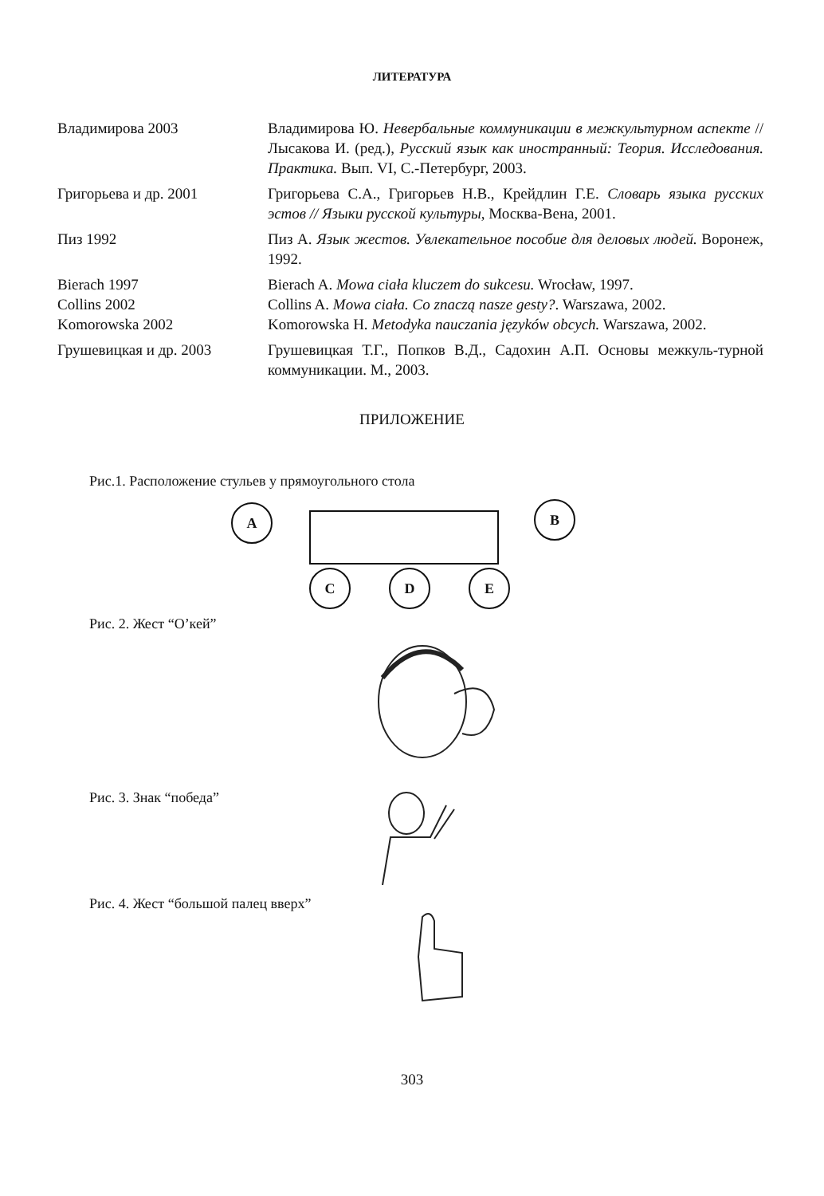ЛИТЕРАТУРА
Владимирова 2003 Владимирова Ю. Невербальные коммуникации в межкультурном аспекте // Лысакова И. (ред.), Русский язык как иностранный: Теория. Исследования. Практика. Вып. VI, С.-Петербург, 2003.
Григорьева и др. 2001 Григорьева С.А., Григорьев Н.В., Крейдлин Г.Е. Словарь языка русских эстов // Языки русской культуры, Москва-Вена, 2001.
Пиз 1992 Пиз А. Язык жестов. Увлекательное пособие для деловых людей. Воронеж, 1992.
Bierach 1997 Bierach A. Mowa ciała kluczem do sukcesu. Wrocław, 1997.
Collins 2002 Collins A. Mowa ciała. Co znaczą nasze gesty?. Warszawa, 2002.
Komorowska 2002 Komorowska H. Metodyka nauczania języków obcych. Warszawa, 2002.
Грушевицкая и др. 2003 Грушевицкая Т.Г., Попков В.Д., Садохин А.П. Основы межкуль-турной коммуникации. М., 2003.
ПРИЛОЖЕНИЕ
Рис.1. Расположение стульев у прямоугольного стола
A B
C D E
Рис. 2. Жест “О’кей”
Рис. 3. Знак “победа”
Рис. 4. Жест “большой палец вверх”
303